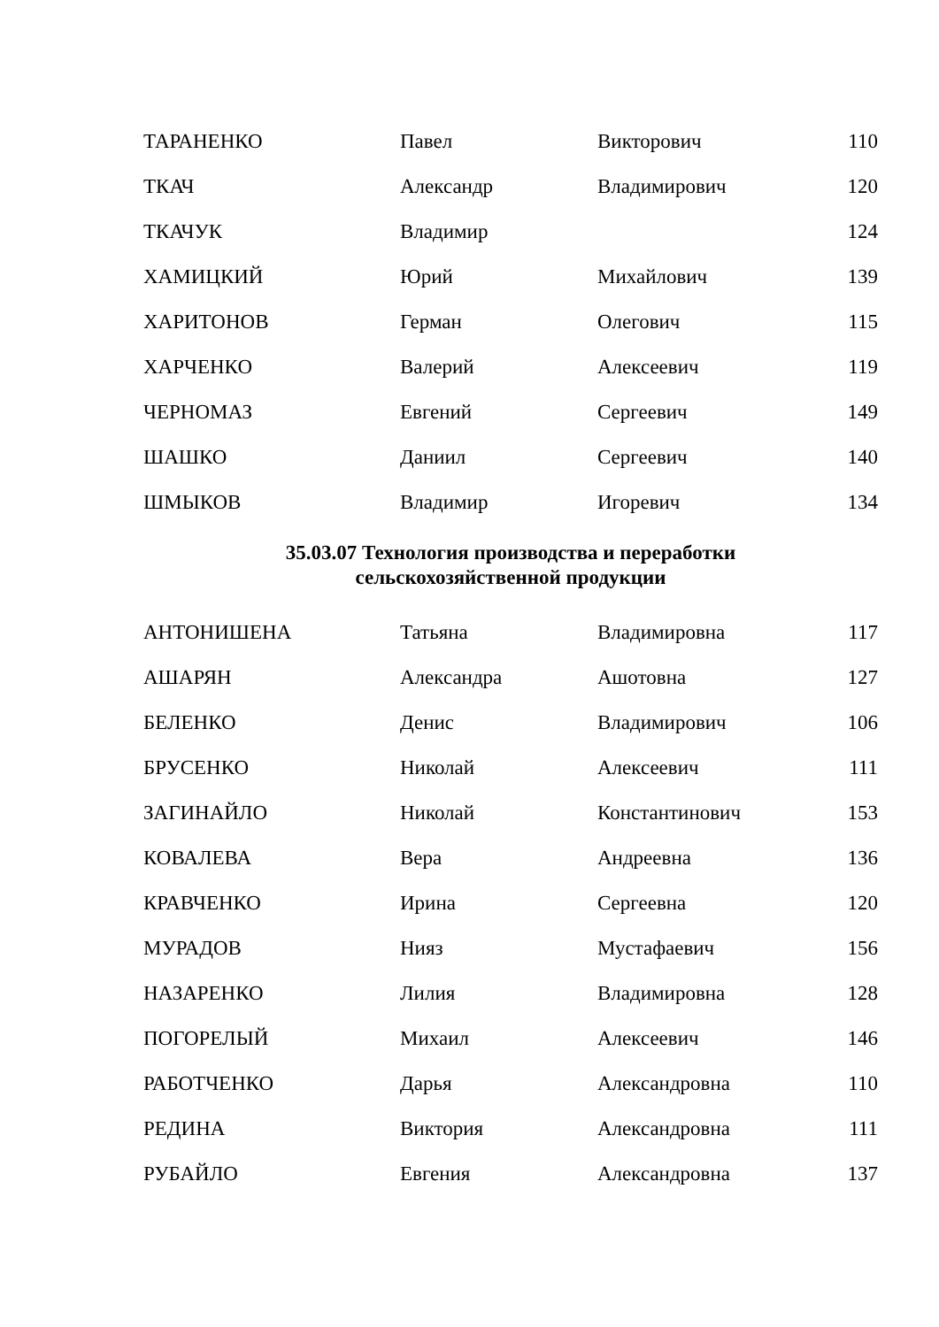| ТАРАНЕНКО | Павел | Викторович | 110 |
| ТКАЧ | Александр | Владимирович | 120 |
| ТКАЧУК | Владимир | | 124 |
| ХАМИЦКИЙ | Юрий | Михайлович | 139 |
| ХАРИТОНОВ | Герман | Олегович | 115 |
| ХАРЧЕНКО | Валерий | Алексеевич | 119 |
| ЧЕРНОМАЗ | Евгений | Сергеевич | 149 |
| ШАШКО | Даниил | Сергеевич | 140 |
| ШМЫКОВ | Владимир | Игоревич | 134 |
35.03.07 Технология производства и переработки
сельскохозяйственной продукции
| АНТОНИШЕНА | Татьяна | Владимировна | 117 |
| АШАРЯН | Александра | Ашотовна | 127 |
| БЕЛЕНКО | Денис | Владимирович | 106 |
| БРУСЕНКО | Николай | Алексеевич | 111 |
| ЗАГИНАЙЛО | Николай | Константинович | 153 |
| КОВАЛЕВА | Вера | Андреевна | 136 |
| КРАВЧЕНКО | Ирина | Сергеевна | 120 |
| МУРАДОВ | Нияз | Мустафаевич | 156 |
| НАЗАРЕНКО | Лилия | Владимировна | 128 |
| ПОГОРЕЛЫЙ | Михаил | Алексеевич | 146 |
| РАБОТЧЕНКО | Дарья | Александровна | 110 |
| РЕДИНА | Виктория | Александровна | 111 |
| РУБАЙЛО | Евгения | Александровна | 137 |